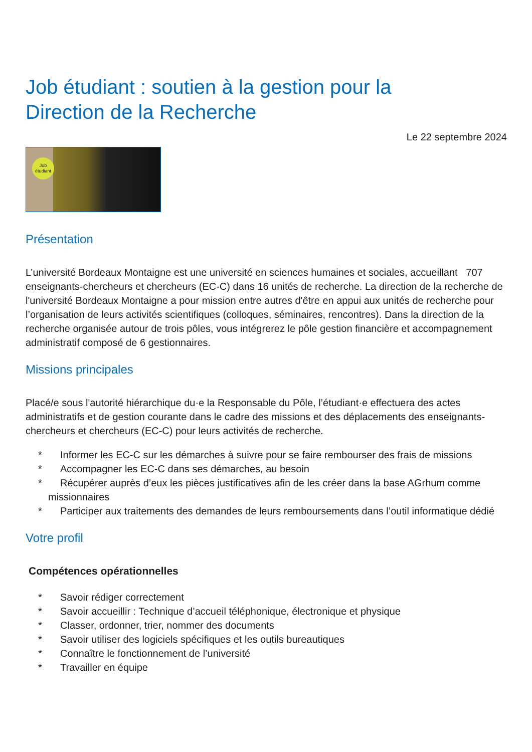Job étudiant : soutien à la gestion pour la
Direction de la Recherche
Le 22 septembre 2024
Job
étudiant
Présentation
L’université Bordeaux Montaigne est une université en sciences humaines et sociales, accueillant 707 enseignants-chercheurs et chercheurs (EC-C) dans 16 unités de recherche. La direction de la recherche de l'université Bordeaux Montaigne a pour mission entre autres d'être en appui aux unités de recherche pour l’organisation de leurs activités scientifiques (colloques, séminaires, rencontres). Dans la direction de la recherche organisée autour de trois pôles, vous intégrerez le pôle gestion financière et accompagnement administratif composé de 6 gestionnaires.
Missions principales
Placé/e sous l'autorité hiérarchique du·e la Responsable du Pôle, l’étudiant·e effectuera des actes administratifs et de gestion courante dans le cadre des missions et des déplacements des enseignants-chercheurs et chercheurs (EC-C) pour leurs activités de recherche.
* Informer les EC-C sur les démarches à suivre pour se faire rembourser des frais de missions
* Accompagner les EC-C dans ses démarches, au besoin
* Récupérer auprès d’eux les pièces justificatives afin de les créer dans la base AGrhum comme missionnaires
* Participer aux traitements des demandes de leurs remboursements dans l’outil informatique dédié
Votre profil
Compétences opérationnelles
* Savoir rédiger correctement
* Savoir accueillir : Technique d’accueil téléphonique, électronique et physique
* Classer, ordonner, trier, nommer des documents
* Savoir utiliser des logiciels spécifiques et les outils bureautiques
* Connaître le fonctionnement de l’université
* Travailler en équipe